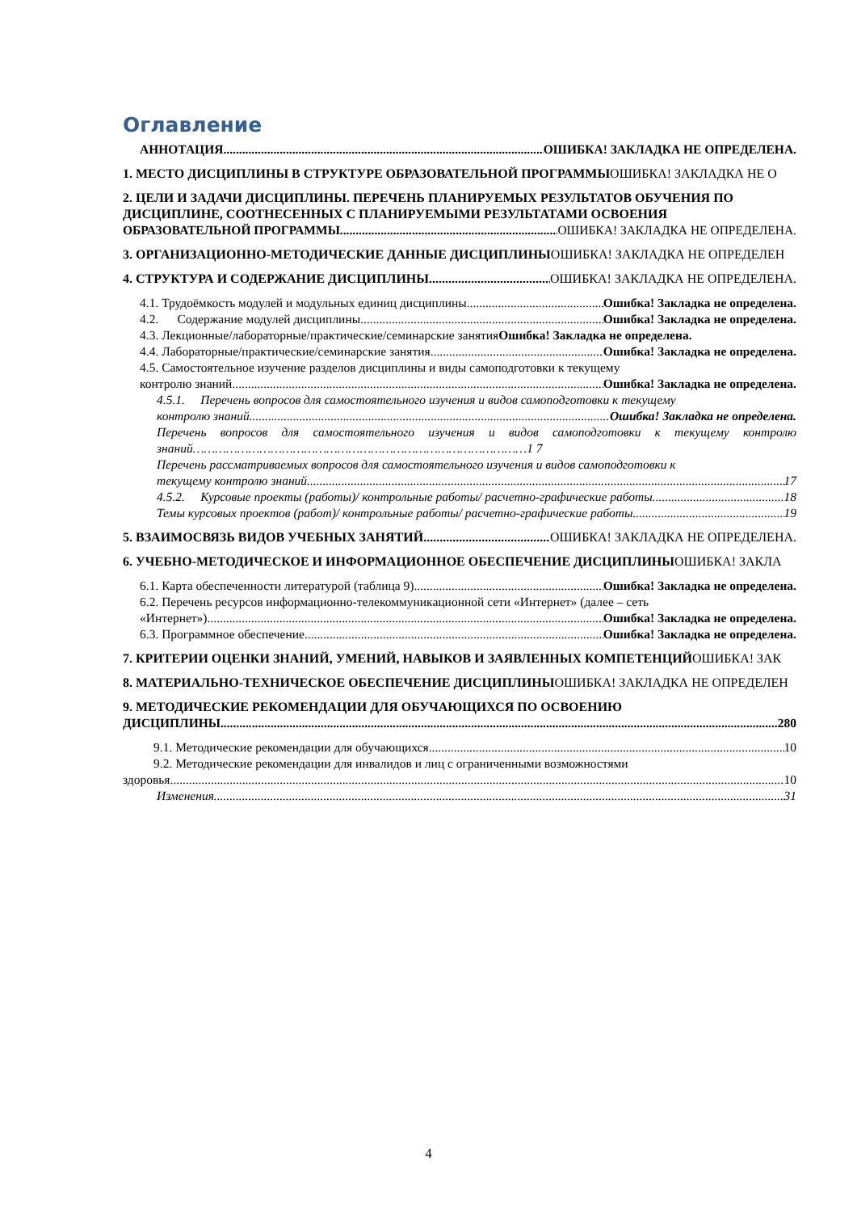Оглавление
АННОТАЦИЯ ОШИБКА! ЗАКЛАДКА НЕ ОПРЕДЕЛЕНА.
1. МЕСТО ДИСЦИПЛИНЫ В СТРУКТУРЕ ОБРАЗОВАТЕЛЬНОЙ ПРОГРАММЫОШИБКА! ЗАКЛАДКА НЕ О
2. ЦЕЛИ И ЗАДАЧИ ДИСЦИПЛИНЫ. ПЕРЕЧЕНЬ ПЛАНИРУЕМЫХ РЕЗУЛЬТАТОВ ОБУЧЕНИЯ ПО ДИСЦИПЛИНЕ, СООТНЕСЕННЫХ С ПЛАНИРУЕМЫМИ РЕЗУЛЬТАТАМИ ОСВОЕНИЯ
ОБРАЗОВАТЕЛЬНОЙ ПРОГРАММЫ ОШИБКА! ЗАКЛАДКА НЕ ОПРЕДЕЛЕНА.
3. ОРГАНИЗАЦИОННО-МЕТОДИЧЕСКИЕ ДАННЫЕ ДИСЦИПЛИНЫОШИБКА! ЗАКЛАДКА НЕ ОПРЕДЕЛЕН
4. СТРУКТУРА И СОДЕРЖАНИЕ ДИСЦИПЛИНЫ ОШИБКА! ЗАКЛАДКА НЕ ОПРЕДЕЛЕНА.
4.1. Трудоёмкость модулей и модульных единиц дисциплины Ошибка! Закладка не определена.
4.2. Содержание модулей дисциплины Ошибка! Закладка не определена.
4.3. Лекционные/лабораторные/практические/семинарские занятия Ошибка! Закладка не определена.
4.4. Лабораторные/практические/семинарские занятия Ошибка! Закладка не определена.
4.5. Самостоятельное изучение разделов дисциплины и виды самоподготовки к текущему
контролю знаний Ошибка! Закладка не определена.
4.5.1. Перечень вопросов для самостоятельного изучения и видов самоподготовки к текущему
контролю знаний Ошибка! Закладка не определена.
Перечень вопросов для самостоятельного изучения и видов самоподготовки к текущему контролю знаний………………………………………………………………………………1 7
Перечень рассматриваемых вопросов для самостоятельного изучения и видов самоподготовки к
текущему контролю знаний 17
4.5.2. Курсовые проекты (работы)/ контрольные работы/ расчетно-графические работы 18
Темы курсовых проектов (работ)/ контрольные работы/ расчетно-графические работы 19
5. ВЗАИМОСВЯЗЬ ВИДОВ УЧЕБНЫХ ЗАНЯТИЙ ОШИБКА! ЗАКЛАДКА НЕ ОПРЕДЕЛЕНА.
6. УЧЕБНО-МЕТОДИЧЕСКОЕ И ИНФОРМАЦИОННОЕ ОБЕСПЕЧЕНИЕ ДИСЦИПЛИНЫОШИБКА! ЗАКЛА
6.1. Карта обеспеченности литературой (таблица 9) Ошибка! Закладка не определена.
6.2. Перечень ресурсов информационно-телекоммуникационной сети «Интернет» (далее – сеть
«Интернет») Ошибка! Закладка не определена.
6.3. Программное обеспечение Ошибка! Закладка не определена.
7. КРИТЕРИИ ОЦЕНКИ ЗНАНИЙ, УМЕНИЙ, НАВЫКОВ И ЗАЯВЛЕННЫХ КОМПЕТЕНЦИЙОШИБКА! ЗАК
8. МАТЕРИАЛЬНО-ТЕХНИЧЕСКОЕ ОБЕСПЕЧЕНИЕ ДИСЦИПЛИНЫОШИБКА! ЗАКЛАДКА НЕ ОПРЕДЕЛЕН
9. МЕТОДИЧЕСКИЕ РЕКОМЕНДАЦИИ ДЛЯ ОБУЧАЮЩИХСЯ ПО ОСВОЕНИЮ
ДИСЦИПЛИНЫ 280
9.1. Методические рекомендации для обучающихся 10
9.2. Методические рекомендации для инвалидов и лиц с ограниченными возможностями
здоровья 10
Изменения 31
4